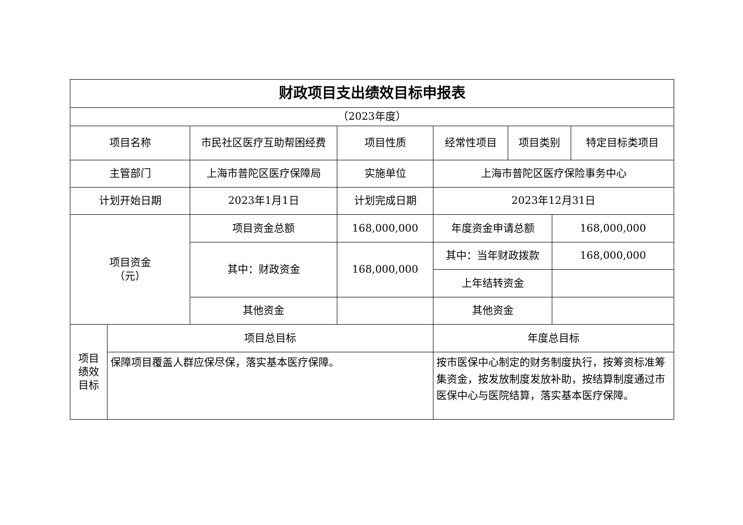| 财政项目支出绩效目标申报表 | | | | | | | |
| --- | --- | --- | --- | --- | --- | --- | --- |
| （2023年度） | | | | | | | |
| 项目名称 | | 市民社区医疗互助帮困经费 | 项目性质 | 经常性项目 | 项目类别 | | 特定目标类项目 |
| 主管部门 | | 上海市普陀区医疗保障局 | 实施单位 | 上海市普陀区医疗保险事务中心 | | | |
| 计划开始日期 | | 2023年1月1日 | 计划完成日期 | 2023年12月31日 | | | |
| 项目资金 （元） | | 项目资金总额 | 168,000,000 | 年度资金申请总额 | | 168,000,000 | |
| | | 其中：财政资金 | 168,000,000 | 其中：当年财政拨款 | | 168,000,000 | |
| | | | | 上年结转资金 | | | |
| | | 其他资金 | | 其他资金 | | | |
| 项目 绩效 目标 | 项目总目标 | | | 年度总目标 | | | |
| | 保障项目覆盖人群应保尽保，落实基本医疗保障。 | | | 按市医保中心制定的财务制度执行，按筹资标准筹集资金，按发放制度发放补助，按结算制度通过市医保中心与医院结算，落实基本医疗保障。 | | | |